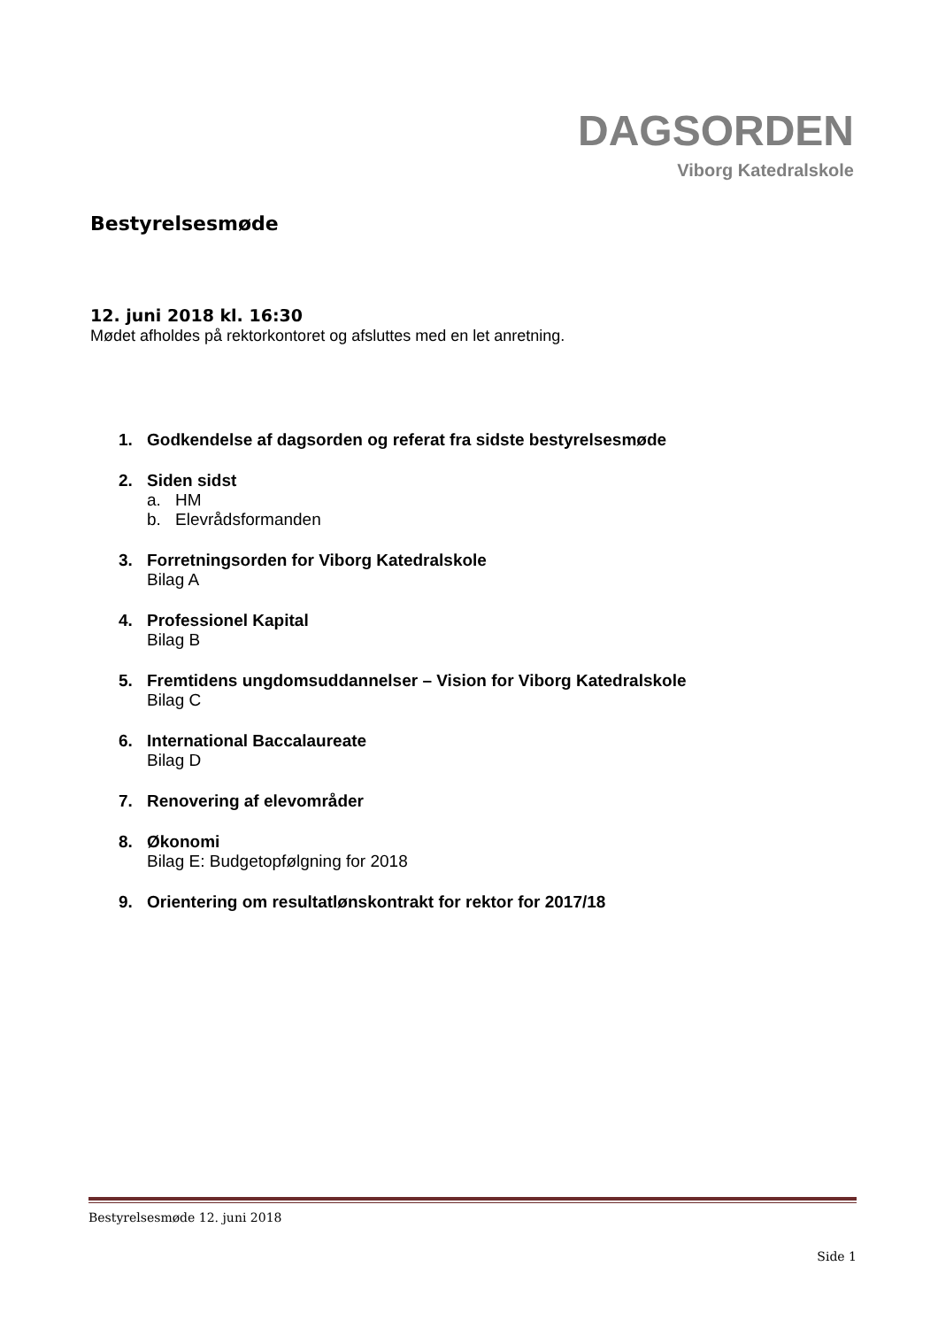DAGSORDEN
Viborg Katedralskole
Bestyrelsesmøde
12. juni 2018 kl. 16:30
Mødet afholdes på rektorkontoret og afsluttes med en let anretning.
1. Godkendelse af dagsorden og referat fra sidste bestyrelsesmøde
2. Siden sidst
a. HM
b. Elevrådsformanden
3. Forretningsorden for Viborg Katedralskole
Bilag A
4. Professionel Kapital
Bilag B
5. Fremtidens ungdomsuddannelser – Vision for Viborg Katedralskole
Bilag C
6. International Baccalaureate
Bilag D
7. Renovering af elevområder
8. Økonomi
Bilag E: Budgetopfølgning for 2018
9. Orientering om resultatlønskontrakt for rektor for 2017/18
Bestyrelsesmøde 12. juni 2018
Side 1